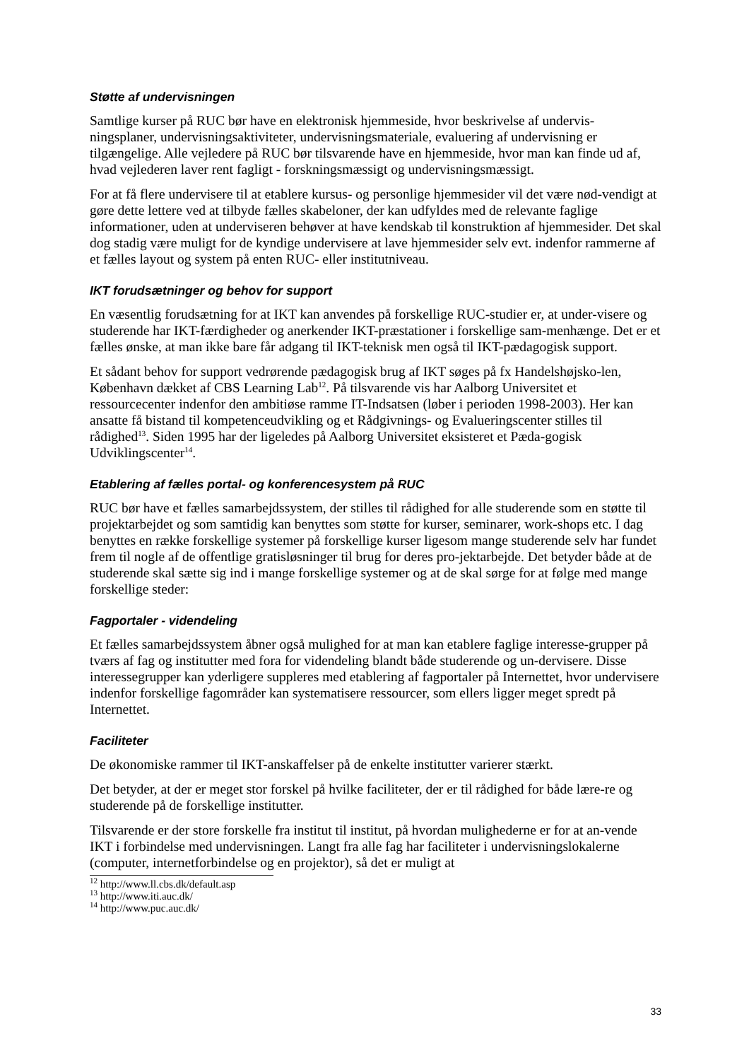Støtte af undervisningen
Samtlige kurser på RUC bør have en elektronisk hjemmeside, hvor beskrivelse af undervis-ningsplaner, undervisningsaktiviteter, undervisningsmateriale, evaluering af undervisning er tilgængelige. Alle vejledere på RUC bør tilsvarende have en hjemmeside, hvor man kan finde ud af, hvad vejlederen laver rent fagligt - forskningsmæssigt og undervisningsmæssigt.
For at få flere undervisere til at etablere kursus- og personlige hjemmesider vil det være nød-vendigt at gøre dette lettere ved at tilbyde fælles skabeloner, der kan udfyldes med de relevante faglige informationer, uden at underviseren behøver at have kendskab til konstruktion af hjemmesider. Det skal dog stadig være muligt for de kyndige undervisere at lave hjemmesider selv evt. indenfor rammerne af et fælles layout og system på enten RUC- eller institutniveau.
IKT forudsætninger og behov for support
En væsentlig forudsætning for at IKT kan anvendes på forskellige RUC-studier er, at under-visere og studerende har IKT-færdigheder og anerkender IKT-præstationer i forskellige sam-menhænge. Det er et fælles ønske, at man ikke bare får adgang til IKT-teknisk men også til IKT-pædagogisk support.
Et sådant behov for support vedrørende pædagogisk brug af IKT søges på fx Handelshøjsko-len, København dækket af CBS Learning Lab<sup>12</sup>. På tilsvarende vis har Aalborg Universitet et ressourcecenter indenfor den ambitiøse ramme IT-Indsatsen (løber i perioden 1998-2003). Her kan ansatte få bistand til kompetenceudvikling og et Rådgivnings- og Evalueringscenter stilles til rådighed<sup>13</sup>. Siden 1995 har der ligeledes på Aalborg Universitet eksisteret et Pæda-gogisk Udviklingscenter<sup>14</sup>.
Etablering af fælles portal- og konferencesystem på RUC
RUC bør have et fælles samarbejdssystem, der stilles til rådighed for alle studerende som en støtte til projektarbejdet og som samtidig kan benyttes som støtte for kurser, seminarer, work-shops etc. I dag benyttes en række forskellige systemer på forskellige kurser ligesom mange studerende selv har fundet frem til nogle af de offentlige gratisløsninger til brug for deres pro-jektarbejde. Det betyder både at de studerende skal sætte sig ind i mange forskellige systemer og at de skal sørge for at følge med mange forskellige steder:
Fagportaler - videndeling
Et fælles samarbejdssystem åbner også mulighed for at man kan etablere faglige interesse-grupper på tværs af fag og institutter med fora for videndeling blandt både studerende og un-dervisere. Disse interessegrupper kan yderligere suppleres med etablering af fagportaler på Internettet, hvor undervisere indenfor forskellige fagområder kan systematisere ressourcer, som ellers ligger meget spredt på Internettet.
Faciliteter
De økonomiske rammer til IKT-anskaffelser på de enkelte institutter varierer stærkt.
Det betyder, at der er meget stor forskel på hvilke faciliteter, der er til rådighed for både lære-re og studerende på de forskellige institutter.
Tilsvarende er der store forskelle fra institut til institut, på hvordan mulighederne er for at an-vende IKT i forbindelse med undervisningen. Langt fra alle fag har faciliteter i undervisningslokalerne (computer, internetforbindelse og en projektor), så det er muligt at
<sup>12</sup> http://www.ll.cbs.dk/default.asp
<sup>13</sup> http://www.iti.auc.dk/
<sup>14</sup> http://www.puc.auc.dk/
33